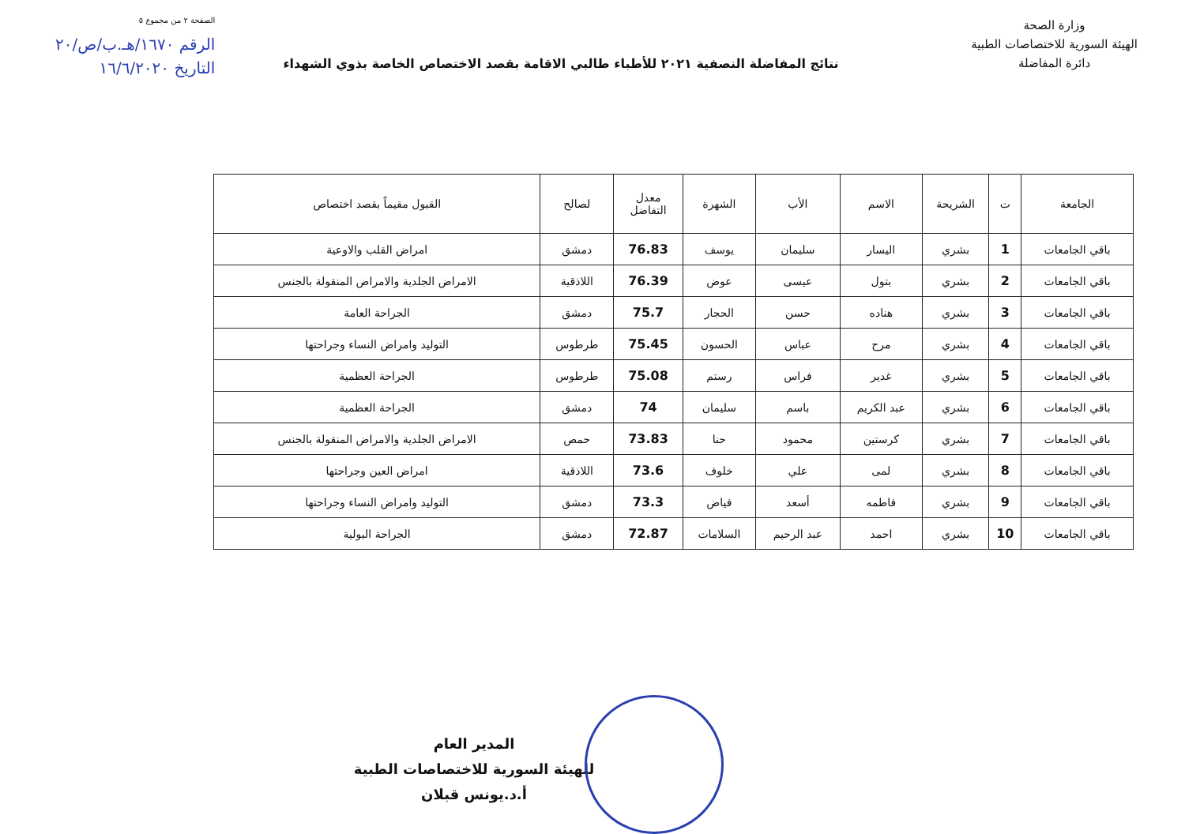الصفحة ٢ من مجموع ٥
الرقم ١٦٧٠/هـ.ب/ص/٢٠
التاريخ ١٦/٦/٢٠٢٠
وزارة الصحة
الهيئة السورية للاختصاصات الطبية
دائرة المفاضلة
نتائج المفاضلة النصفية ٢٠٢١ للأطباء طالبي الاقامة بقصد الاختصاص الخاصة بذوي الشهداء
| الجامعة | ت | الشريحة | الاسم | الأب | الشهرة | معدل التفاضل | لصالح | القبول مقيماً بقصد اختصاص |
| --- | --- | --- | --- | --- | --- | --- | --- | --- |
| باقي الجامعات | 1 | بشري | اليسار | سليمان | يوسف | 76.83 | دمشق | امراض القلب والاوعية |
| باقي الجامعات | 2 | بشري | بتول | عيسى | عوض | 76.39 | اللاذقية | الامراض الجلدية والامراض المنقولة بالجنس |
| باقي الجامعات | 3 | بشري | هناده | حسن | الحجار | 75.7 | دمشق | الجراحة العامة |
| باقي الجامعات | 4 | بشري | مرح | عباس | الحسون | 75.45 | طرطوس | التوليد وامراض النساء وجراحتها |
| باقي الجامعات | 5 | بشري | غدير | فراس | رستم | 75.08 | طرطوس | الجراحة العظمية |
| باقي الجامعات | 6 | بشري | عبد الكريم | باسم | سليمان | 74 | دمشق | الجراحة العظمية |
| باقي الجامعات | 7 | بشري | كرستين | محمود | حنا | 73.83 | حمص | الامراض الجلدية والامراض المنقولة بالجنس |
| باقي الجامعات | 8 | بشري | لمى | علي | خلوف | 73.6 | اللاذقية | امراض العين وجراحتها |
| باقي الجامعات | 9 | بشري | فاطمه | أسعد | فياض | 73.3 | دمشق | التوليد وامراض النساء وجراحتها |
| باقي الجامعات | 10 | بشري | احمد | عبد الرحيم | السلامات | 72.87 | دمشق | الجراحة البولية |
المدير العام
للهيئة السورية للاختصاصات الطبية
أ.د.يونس قبلان